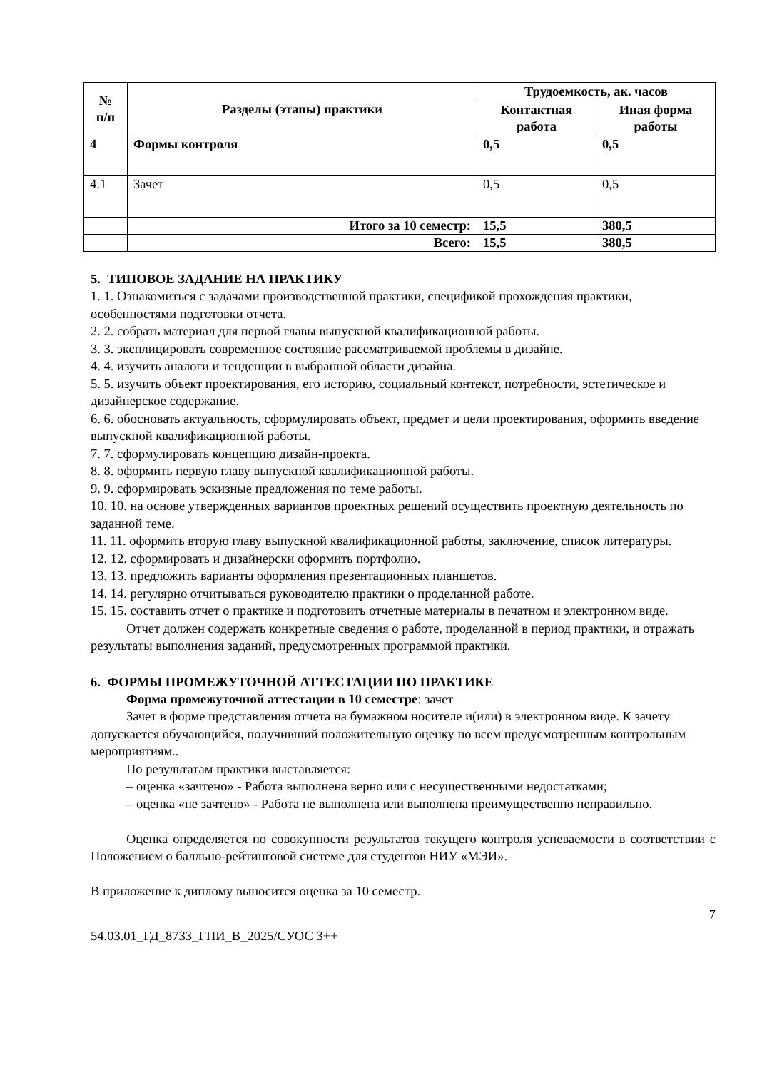| № п/п | Разделы (этапы) практики | Трудоемкость, ак. часов | |
| --- | --- | --- | --- |
| | | Контактная работа | Иная форма работы |
| 4 | Формы контроля | 0,5 | 0,5 |
| 4.1 | Зачет | 0,5 | 0,5 |
| | Итого за 10 семестр: | 15,5 | 380,5 |
| | Всего: | 15,5 | 380,5 |
5. ТИПОВОЕ ЗАДАНИЕ НА ПРАКТИКУ
1. 1. Ознакомиться с задачами производственной практики, спецификой прохождения практики, особенностями подготовки отчета.
2. 2. собрать материал для первой главы выпускной квалификационной работы.
3. 3. эксплицировать современное состояние рассматриваемой проблемы в дизайне.
4. 4. изучить аналоги и тенденции в выбранной области дизайна.
5. 5. изучить объект проектирования, его историю, социальный контекст, потребности, эстетическое и дизайнерское содержание.
6. 6. обосновать актуальность, сформулировать объект, предмет и цели проектирования, оформить введение выпускной квалификационной работы.
7. 7. сформулировать концепцию дизайн-проекта.
8. 8. оформить первую главу выпускной квалификационной работы.
9. 9. сформировать эскизные предложения по теме работы.
10. 10. на основе утвержденных вариантов проектных решений осуществить проектную деятельность по заданной теме.
11. 11. оформить вторую главу выпускной квалификационной работы, заключение, список литературы.
12. 12. сформировать и дизайнерски оформить портфолио.
13. 13. предложить варианты оформления презентационных планшетов.
14. 14. регулярно отчитываться руководителю практики о проделанной работе.
15. 15. составить отчет о практике и подготовить отчетные материалы в печатном и электронном виде.
Отчет должен содержать конкретные сведения о работе, проделанной в период практики, и отражать результаты выполнения заданий, предусмотренных программой практики.
6. ФОРМЫ ПРОМЕЖУТОЧНОЙ АТТЕСТАЦИИ ПО ПРАКТИКЕ
Форма промежуточной аттестации в 10 семестре: зачет
Зачет в форме представления отчета на бумажном носителе и(или) в электронном виде. К зачету допускается обучающийся, получивший положительную оценку по всем предусмотренным контрольным мероприятиям..
По результатам практики выставляется:
– оценка «зачтено» - Работа выполнена верно или с несущественными недостатками;
– оценка «не зачтено» - Работа не выполнена или выполнена преимущественно неправильно.
Оценка определяется по совокупности результатов текущего контроля успеваемости в соответствии с Положением о балльно-рейтинговой системе для студентов НИУ «МЭИ».
В приложение к диплому выносится оценка за 10 семестр.
7
54.03.01_ГД_8733_ГПИ_В_2025/СУОС 3++